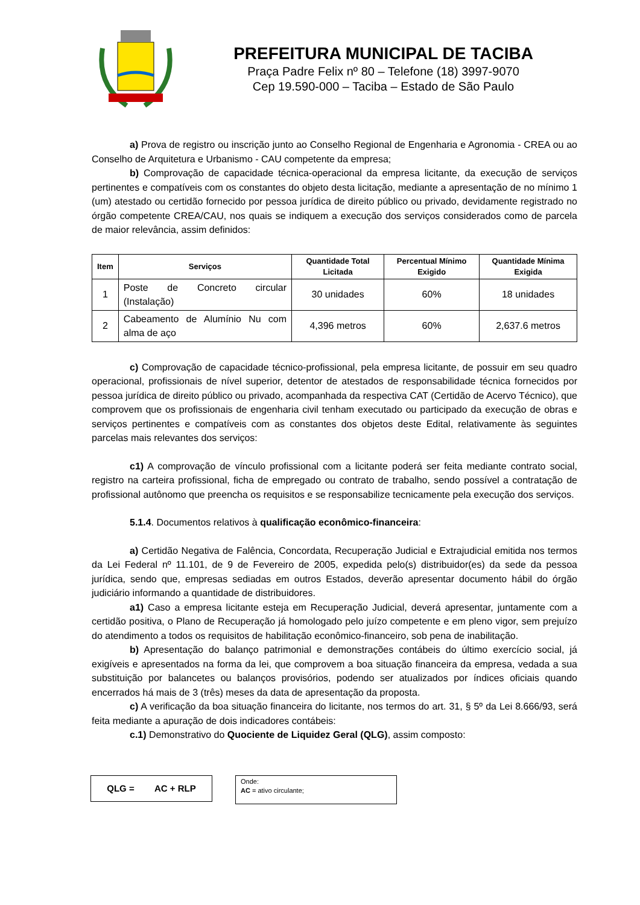PREFEITURA MUNICIPAL DE TACIBA
Praça Padre Felix nº 80 – Telefone (18) 3997-9070
Cep 19.590-000 – Taciba – Estado de São Paulo
a) Prova de registro ou inscrição junto ao Conselho Regional de Engenharia e Agronomia - CREA ou ao Conselho de Arquitetura e Urbanismo - CAU competente da empresa;
b) Comprovação de capacidade técnica-operacional da empresa licitante, da execução de serviços pertinentes e compatíveis com os constantes do objeto desta licitação, mediante a apresentação de no mínimo 1 (um) atestado ou certidão fornecido por pessoa jurídica de direito público ou privado, devidamente registrado no órgão competente CREA/CAU, nos quais se indiquem a execução dos serviços considerados como de parcela de maior relevância, assim definidos:
| Item | Serviços | Quantidade Total Licitada | Percentual Mínimo Exigido | Quantidade Mínima Exigida |
| --- | --- | --- | --- | --- |
| 1 | Poste de Concreto circular (Instalação) | 30 unidades | 60% | 18 unidades |
| 2 | Cabeamento de Alumínio Nu com alma de aço | 4,396 metros | 60% | 2,637.6 metros |
c) Comprovação de capacidade técnico-profissional, pela empresa licitante, de possuir em seu quadro operacional, profissionais de nível superior, detentor de atestados de responsabilidade técnica fornecidos por pessoa jurídica de direito público ou privado, acompanhada da respectiva CAT (Certidão de Acervo Técnico), que comprovem que os profissionais de engenharia civil tenham executado ou participado da execução de obras e serviços pertinentes e compatíveis com as constantes dos objetos deste Edital, relativamente às seguintes parcelas mais relevantes dos serviços:
c1) A comprovação de vínculo profissional com a licitante poderá ser feita mediante contrato social, registro na carteira profissional, ficha de empregado ou contrato de trabalho, sendo possível a contratação de profissional autônomo que preencha os requisitos e se responsabilize tecnicamente pela execução dos serviços.
5.1.4. Documentos relativos à qualificação econômico-financeira:
a) Certidão Negativa de Falência, Concordata, Recuperação Judicial e Extrajudicial emitida nos termos da Lei Federal nº 11.101, de 9 de Fevereiro de 2005, expedida pelo(s) distribuidor(es) da sede da pessoa jurídica, sendo que, empresas sediadas em outros Estados, deverão apresentar documento hábil do órgão judiciário informando a quantidade de distribuidores.
a1) Caso a empresa licitante esteja em Recuperação Judicial, deverá apresentar, juntamente com a certidão positiva, o Plano de Recuperação já homologado pelo juízo competente e em pleno vigor, sem prejuízo do atendimento a todos os requisitos de habilitação econômico-financeiro, sob pena de inabilitação.
b) Apresentação do balanço patrimonial e demonstrações contábeis do último exercício social, já exigíveis e apresentados na forma da lei, que comprovem a boa situação financeira da empresa, vedada a sua substituição por balancetes ou balanços provisórios, podendo ser atualizados por índices oficiais quando encerrados há mais de 3 (três) meses da data de apresentação da proposta.
c) A verificação da boa situação financeira do licitante, nos termos do art. 31, § 5º da Lei 8.666/93, será feita mediante a apuração de dois indicadores contábeis:
c.1) Demonstrativo do Quociente de Liquidez Geral (QLG), assim composto:
QLG = AC + RLP
Onde:
AC = ativo circulante;